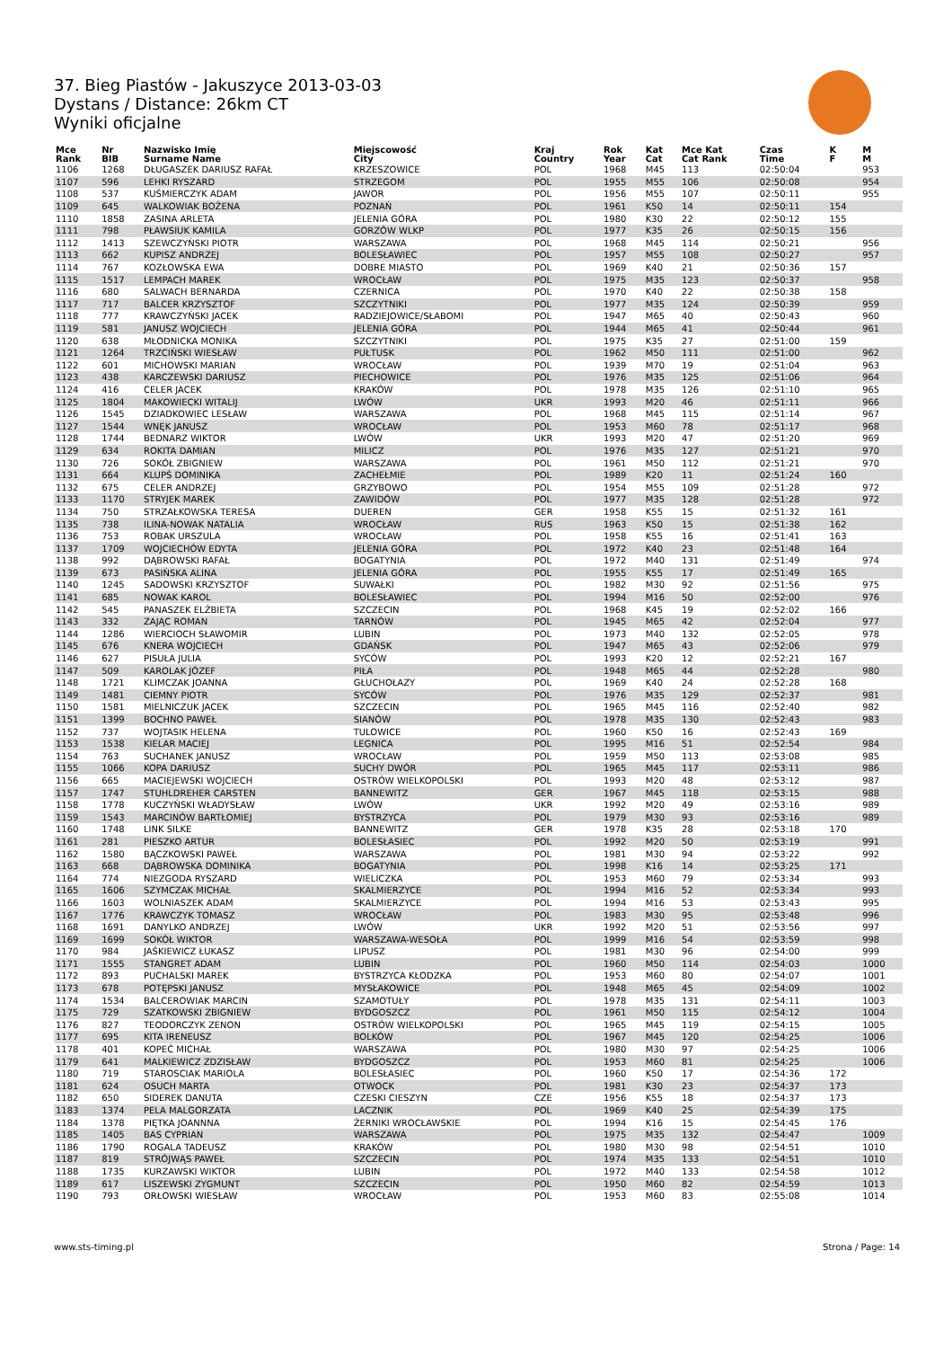37. Bieg Piastów - Jakuszyce 2013-03-03
Dystans / Distance: 26km CT
Wyniki oficjalne
| Mce Rank | Nr BIB | Nazwisko Imię Surname Name | Miejscowość City | Kraj Country | Rok Year | Kat Cat | Mce Kat Cat Rank | Czas Time | K F | M M |
| --- | --- | --- | --- | --- | --- | --- | --- | --- | --- | --- |
| 1106 | 1268 | DŁUGASZEK DARIUSZ RAFAŁ | KRZESZOWICE | POL | 1968 | M45 | 113 | 02:50:04 | | 953 |
| 1107 | 596 | LEHKI RYSZARD | STRZEGOM | POL | 1955 | M55 | 106 | 02:50:08 | | 954 |
| 1108 | 537 | KUŚMIERCZYK ADAM | JAWOR | POL | 1956 | M55 | 107 | 02:50:11 | | 955 |
| 1109 | 645 | WALKOWIAK BOŻENA | POZNAŃ | POL | 1961 | K50 | 14 | 02:50:11 | 154 | |
| 1110 | 1858 | ZASINA ARLETA | JELENIA GÓRA | POL | 1980 | K30 | 22 | 02:50:12 | 155 | |
| 1111 | 798 | PŁAWSIUK KAMILA | GORZÓW WLKP | POL | 1977 | K35 | 26 | 02:50:15 | 156 | |
| 1112 | 1413 | SZEWCZYŃSKI PIOTR | WARSZAWA | POL | 1968 | M45 | 114 | 02:50:21 | | 956 |
| 1113 | 662 | KUPISZ ANDRZEJ | BOLESŁAWIEC | POL | 1957 | M55 | 108 | 02:50:27 | | 957 |
| 1114 | 767 | KOZŁOWSKA EWA | DOBRE MIASTO | POL | 1969 | K40 | 21 | 02:50:36 | 157 | |
| 1115 | 1517 | LEMPACH MAREK | WROCŁAW | POL | 1975 | M35 | 123 | 02:50:37 | | 958 |
| 1116 | 680 | SALWACH BERNARDA | CZERNICA | POL | 1970 | K40 | 22 | 02:50:38 | 158 | |
| 1117 | 717 | BALCER KRZYSZTOF | SZCZYTNIKI | POL | 1977 | M35 | 124 | 02:50:39 | | 959 |
| 1118 | 777 | KRAWCZYŃSKI JACEK | RADZIEJOWICE/SŁABOMI | POL | 1947 | M65 | 40 | 02:50:43 | | 960 |
| 1119 | 581 | JANUSZ WOJCIECH | JELENIA GÓRA | POL | 1944 | M65 | 41 | 02:50:44 | | 961 |
| 1120 | 638 | MŁODNICKA MONIKA | SZCZYTNIKI | POL | 1975 | K35 | 27 | 02:51:00 | 159 | |
| 1121 | 1264 | TRZCIŃSKI WIESŁAW | PUŁTUSK | POL | 1962 | M50 | 111 | 02:51:00 | | 962 |
| 1122 | 601 | MICHOWSKI MARIAN | WROCŁAW | POL | 1939 | M70 | 19 | 02:51:04 | | 963 |
| 1123 | 438 | KARCZEWSKI DARIUSZ | PIECHOWICE | POL | 1976 | M35 | 125 | 02:51:06 | | 964 |
| 1124 | 416 | CELER JACEK | KRAKÓW | POL | 1978 | M35 | 126 | 02:51:10 | | 965 |
| 1125 | 1804 | MAKOWIECKI WITALIJ | LWÓW | UKR | 1993 | M20 | 46 | 02:51:11 | | 966 |
| 1126 | 1545 | DZIADKOWIEC LESŁAW | WARSZAWA | POL | 1968 | M45 | 115 | 02:51:14 | | 967 |
| 1127 | 1544 | WNĘK JANUSZ | WROCŁAW | POL | 1953 | M60 | 78 | 02:51:17 | | 968 |
| 1128 | 1744 | BEDNARZ WIKTOR | LWÓW | UKR | 1993 | M20 | 47 | 02:51:20 | | 969 |
| 1129 | 634 | ROKITA DAMIAN | MILICZ | POL | 1976 | M35 | 127 | 02:51:21 | | 970 |
| 1130 | 726 | SOKÓŁ ZBIGNIEW | WARSZAWA | POL | 1961 | M50 | 112 | 02:51:21 | | 970 |
| 1131 | 664 | KLUPŚ DOMINIKA | ZACHEŁMIE | POL | 1989 | K20 | 11 | 02:51:24 | 160 | |
| 1132 | 675 | CELER ANDRZEJ | GRZYBOWO | POL | 1954 | M55 | 109 | 02:51:28 | | 972 |
| 1133 | 1170 | STRYJEK MAREK | ZAWIDÓW | POL | 1977 | M35 | 128 | 02:51:28 | | 972 |
| 1134 | 750 | STRZAŁKOWSKA TERESA | DUEREN | GER | 1958 | K55 | 15 | 02:51:32 | 161 | |
| 1135 | 738 | ILINA-NOWAK NATALIA | WROCŁAW | RUS | 1963 | K50 | 15 | 02:51:38 | 162 | |
| 1136 | 753 | ROBAK URSZULA | WROCŁAW | POL | 1958 | K55 | 16 | 02:51:41 | 163 | |
| 1137 | 1709 | WOJCIECHÓW EDYTA | JELENIA GÓRA | POL | 1972 | K40 | 23 | 02:51:48 | 164 | |
| 1138 | 992 | DĄBROWSKI RAFAŁ | BOGATYNIA | POL | 1972 | M40 | 131 | 02:51:49 | | 974 |
| 1139 | 673 | PASIŃSKA ALINA | JELENIA GÓRA | POL | 1955 | K55 | 17 | 02:51:49 | 165 | |
| 1140 | 1245 | SADOWSKI KRZYSZTOF | SUWAŁKI | POL | 1982 | M30 | 92 | 02:51:56 | | 975 |
| 1141 | 685 | NOWAK KAROL | BOLESŁAWIEC | POL | 1994 | M16 | 50 | 02:52:00 | | 976 |
| 1142 | 545 | PANASZEK ELŻBIETA | SZCZECIN | POL | 1968 | K45 | 19 | 02:52:02 | 166 | |
| 1143 | 332 | ZAJĄC ROMAN | TARNÓW | POL | 1945 | M65 | 42 | 02:52:04 | | 977 |
| 1144 | 1286 | WIERCIOCH SŁAWOMIR | LUBIN | POL | 1973 | M40 | 132 | 02:52:05 | | 978 |
| 1145 | 676 | KNERA WOJCIECH | GDAŃSK | POL | 1947 | M65 | 43 | 02:52:06 | | 979 |
| 1146 | 627 | PISUŁA JULIA | SYCÓW | POL | 1993 | K20 | 12 | 02:52:21 | 167 | |
| 1147 | 509 | KAROLAK JÓZEF | PIŁA | POL | 1948 | M65 | 44 | 02:52:28 | | 980 |
| 1148 | 1721 | KLIMCZAK JOANNA | GŁUCHOŁAZY | POL | 1969 | K40 | 24 | 02:52:28 | 168 | |
| 1149 | 1481 | CIEMNY PIOTR | SYCÓW | POL | 1976 | M35 | 129 | 02:52:37 | | 981 |
| 1150 | 1581 | MIELNICZUK JACEK | SZCZECIN | POL | 1965 | M45 | 116 | 02:52:40 | | 982 |
| 1151 | 1399 | BOCHNO PAWEŁ | SIANÓW | POL | 1978 | M35 | 130 | 02:52:43 | | 983 |
| 1152 | 737 | WOJTASIK HELENA | TULOWICE | POL | 1960 | K50 | 16 | 02:52:43 | 169 | |
| 1153 | 1538 | KIELAR MACIEJ | LEGNICA | POL | 1995 | M16 | 51 | 02:52:54 | | 984 |
| 1154 | 763 | SUCHANEK JANUSZ | WROCŁAW | POL | 1959 | M50 | 113 | 02:53:08 | | 985 |
| 1155 | 1066 | KOPA DARIUSZ | SUCHY DWÓR | POL | 1965 | M45 | 117 | 02:53:11 | | 986 |
| 1156 | 665 | MACIEJEWSKI WOJCIECH | OSTRÓW WIELKOPOLSKI | POL | 1993 | M20 | 48 | 02:53:12 | | 987 |
| 1157 | 1747 | STUHLDREHER CARSTEN | BANNEWITZ | GER | 1967 | M45 | 118 | 02:53:15 | | 988 |
| 1158 | 1778 | KUCZYŃSKI WŁADYSŁAW | LWÓW | UKR | 1992 | M20 | 49 | 02:53:16 | | 989 |
| 1159 | 1543 | MARCINÓW BARTŁOMIEJ | BYSTRZYCA | POL | 1979 | M30 | 93 | 02:53:16 | | 989 |
| 1160 | 1748 | LINK SILKE | BANNEWITZ | GER | 1978 | K35 | 28 | 02:53:18 | 170 | |
| 1161 | 281 | PIESZKO ARTUR | BOLESŁASIEC | POL | 1992 | M20 | 50 | 02:53:19 | | 991 |
| 1162 | 1580 | BĄCZKOWSKI PAWEŁ | WARSZAWA | POL | 1981 | M30 | 94 | 02:53:22 | | 992 |
| 1163 | 668 | DĄBROWSKA DOMINIKA | BOGATYNIA | POL | 1998 | K16 | 14 | 02:53:25 | 171 | |
| 1164 | 774 | NIEZGODA RYSZARD | WIELICZKA | POL | 1953 | M60 | 79 | 02:53:34 | | 993 |
| 1165 | 1606 | SZYMCZAK MICHAŁ | SKALMIERZYCE | POL | 1994 | M16 | 52 | 02:53:34 | | 993 |
| 1166 | 1603 | WOLNIASZEK ADAM | SKALMIERZYCE | POL | 1994 | M16 | 53 | 02:53:43 | | 995 |
| 1167 | 1776 | KRAWCZYK TOMASZ | WROCŁAW | POL | 1983 | M30 | 95 | 02:53:48 | | 996 |
| 1168 | 1691 | DANYLKO ANDRZEJ | LWÓW | UKR | 1992 | M20 | 51 | 02:53:56 | | 997 |
| 1169 | 1699 | SOKÓŁ WIKTOR | WARSZAWA-WESOŁA | POL | 1999 | M16 | 54 | 02:53:59 | | 998 |
| 1170 | 984 | JAŚKIEWICZ ŁUKASZ | LIPUSZ | POL | 1981 | M30 | 96 | 02:54:00 | | 999 |
| 1171 | 1555 | STANGRET ADAM | LUBIN | POL | 1960 | M50 | 114 | 02:54:03 | | 1000 |
| 1172 | 893 | PUCHALSKI MAREK | BYSTRZYCA KŁODZKA | POL | 1953 | M60 | 80 | 02:54:07 | | 1001 |
| 1173 | 678 | POTĘPSKI JANUSZ | MYSŁAKOWICE | POL | 1948 | M65 | 45 | 02:54:09 | | 1002 |
| 1174 | 1534 | BALCEROWIAK MARCIN | SZAMOTUŁY | POL | 1978 | M35 | 131 | 02:54:11 | | 1003 |
| 1175 | 729 | SZATKOWSKI ZBIGNIEW | BYDGOSZCZ | POL | 1961 | M50 | 115 | 02:54:12 | | 1004 |
| 1176 | 827 | TEODORCZYK ZENON | OSTRÓW WIELKOPOLSKI | POL | 1965 | M45 | 119 | 02:54:15 | | 1005 |
| 1177 | 695 | KITA IRENEUSZ | BOLKÓW | POL | 1967 | M45 | 120 | 02:54:25 | | 1006 |
| 1178 | 401 | KOPEĆ MICHAŁ | WARSZAWA | POL | 1980 | M30 | 97 | 02:54:25 | | 1006 |
| 1179 | 641 | MALKIEWICZ ZDZISŁAW | BYDGOSZCZ | POL | 1953 | M60 | 81 | 02:54:25 | | 1006 |
| 1180 | 719 | STAROSCIAK MARIOLA | BOLESŁASIEC | POL | 1960 | K50 | 17 | 02:54:36 | 172 | |
| 1181 | 624 | OSUCH MARTA | OTWOCK | POL | 1981 | K30 | 23 | 02:54:37 | 173 | |
| 1182 | 650 | SIDEREK DANUTA | CZESKI CIESZYN | CZE | 1956 | K55 | 18 | 02:54:37 | 173 | |
| 1183 | 1374 | PELA MALGORZATA | LACZNIK | POL | 1969 | K40 | 25 | 02:54:39 | 175 | |
| 1184 | 1378 | PIĘTKA JOANNNA | ŻERNIKI WROCŁAWSKIE | POL | 1994 | K16 | 15 | 02:54:45 | 176 | |
| 1185 | 1405 | BAS CYPRIAN | WARSZAWA | POL | 1975 | M35 | 132 | 02:54:47 | | 1009 |
| 1186 | 1790 | ROGALA TADEUSZ | KRAKÓW | POL | 1980 | M30 | 98 | 02:54:51 | | 1010 |
| 1187 | 819 | STRÓJWĄS PAWEŁ | SZCZECIN | POL | 1974 | M35 | 133 | 02:54:51 | | 1010 |
| 1188 | 1735 | KURZAWSKI WIKTOR | LUBIN | POL | 1972 | M40 | 133 | 02:54:58 | | 1012 |
| 1189 | 617 | LISZEWSKI ZYGMUNT | SZCZECIN | POL | 1950 | M60 | 82 | 02:54:59 | | 1013 |
| 1190 | 793 | ORŁOWSKI WIESŁAW | WROCŁAW | POL | 1953 | M60 | 83 | 02:55:08 | | 1014 |
www.sts-timing.pl Strona / Page: 14